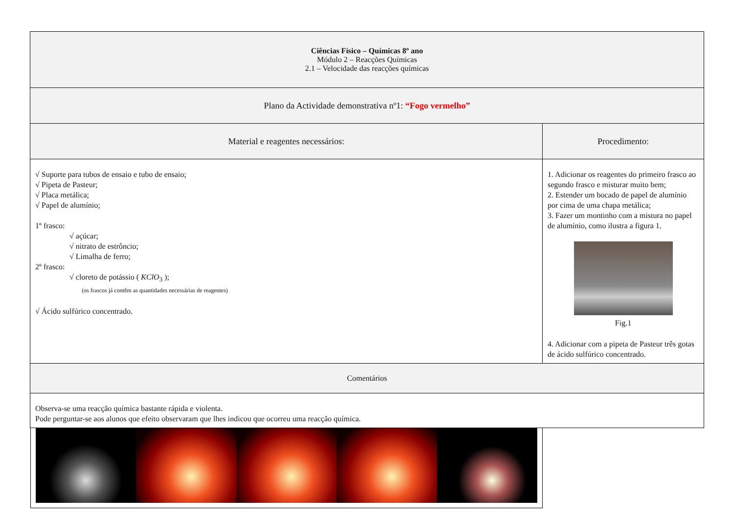| Ciências Físico – Químicas 8º ano Módulo 2 – Reacções Químicas 2.1 – Velocidade das reacções químicas | |
| Plano da Actividade demonstrativa nº1: “Fogo vermelho” | |
| Material e reagentes necessários: | Procedimento: |
| √ Suporte para tubos de ensaio e tubo de ensaio; √ Pipeta de Pasteur; √ Placa metálica; √ Papel de alumínio; 1º frasco: √ açúcar; √ nitrato de estrôncio; √ Limalha de ferro; 2º frasco: √ cloreto de potássio ( KClO<sub>3</sub> ); (os frascos já contêm as quantidades necessárias de reagentes) √ Ácido sulfúrico concentrado. | 1. Adicionar os reagentes do primeiro frasco ao segundo frasco e misturar muito bem; 2. Estender um bocado de papel de alumínio por cima de uma chapa metálica; 3. Fazer um montinho com a mistura no papel de alumínio, como ilustra a figura 1. Fig.1 4. Adicionar com a pipeta de Pasteur três gotas de ácido sulfúrico concentrado. |
| Comentários | |
| Observa-se uma reacção química bastante rápida e violenta. Pode perguntar-se aos alunos que efeito observaram que lhes indicou que ocorreu uma reacção química. | |